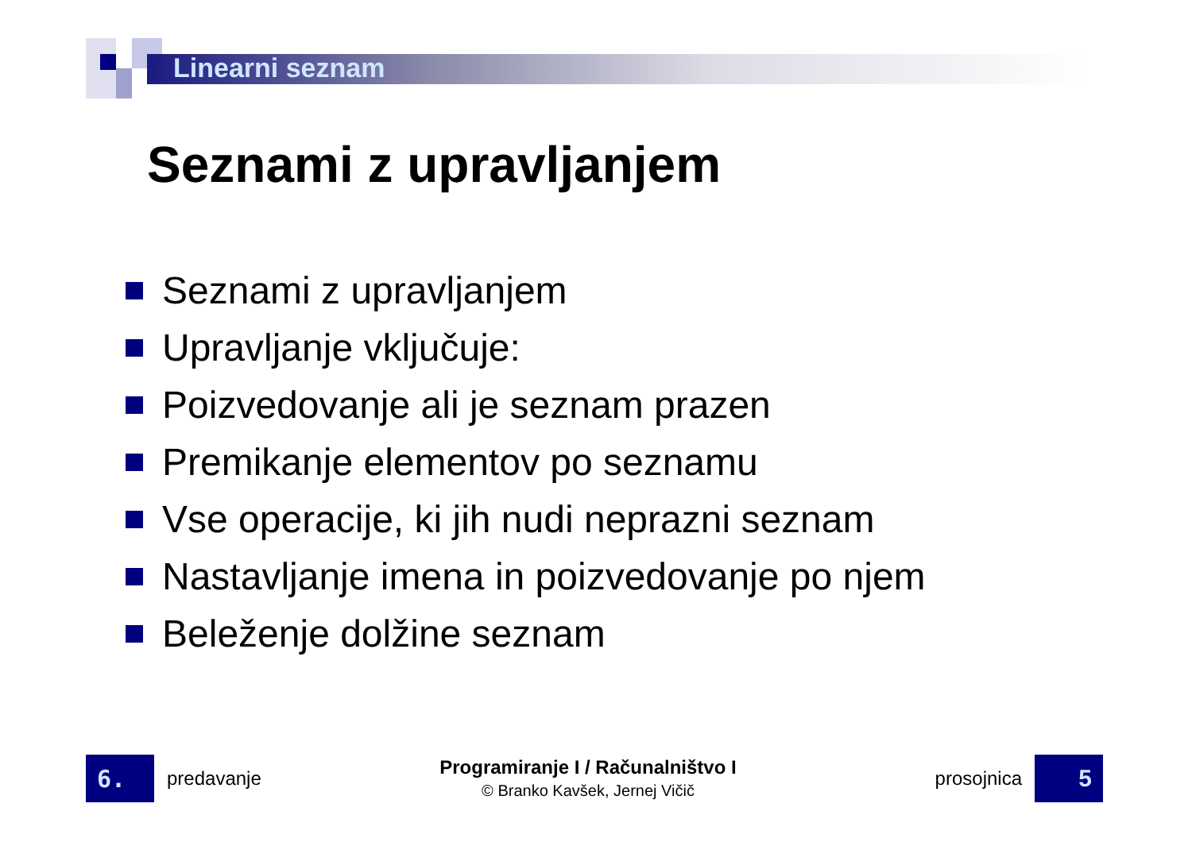Linearni seznam
Seznami z upravljanjem
Seznami z upravljanjem
Upravljanje vključuje:
Poizvedovanje ali je seznam prazen
Premikanje elementov po seznamu
Vse operacije, ki jih nudi neprazni seznam
Nastavljanje imena in poizvedovanje po njem
Beleženje dolžine seznam
6.
predavanje
Programiranje I / Računalništvo I
© Branko Kavšek, Jernej Vičič
prosojnica
5